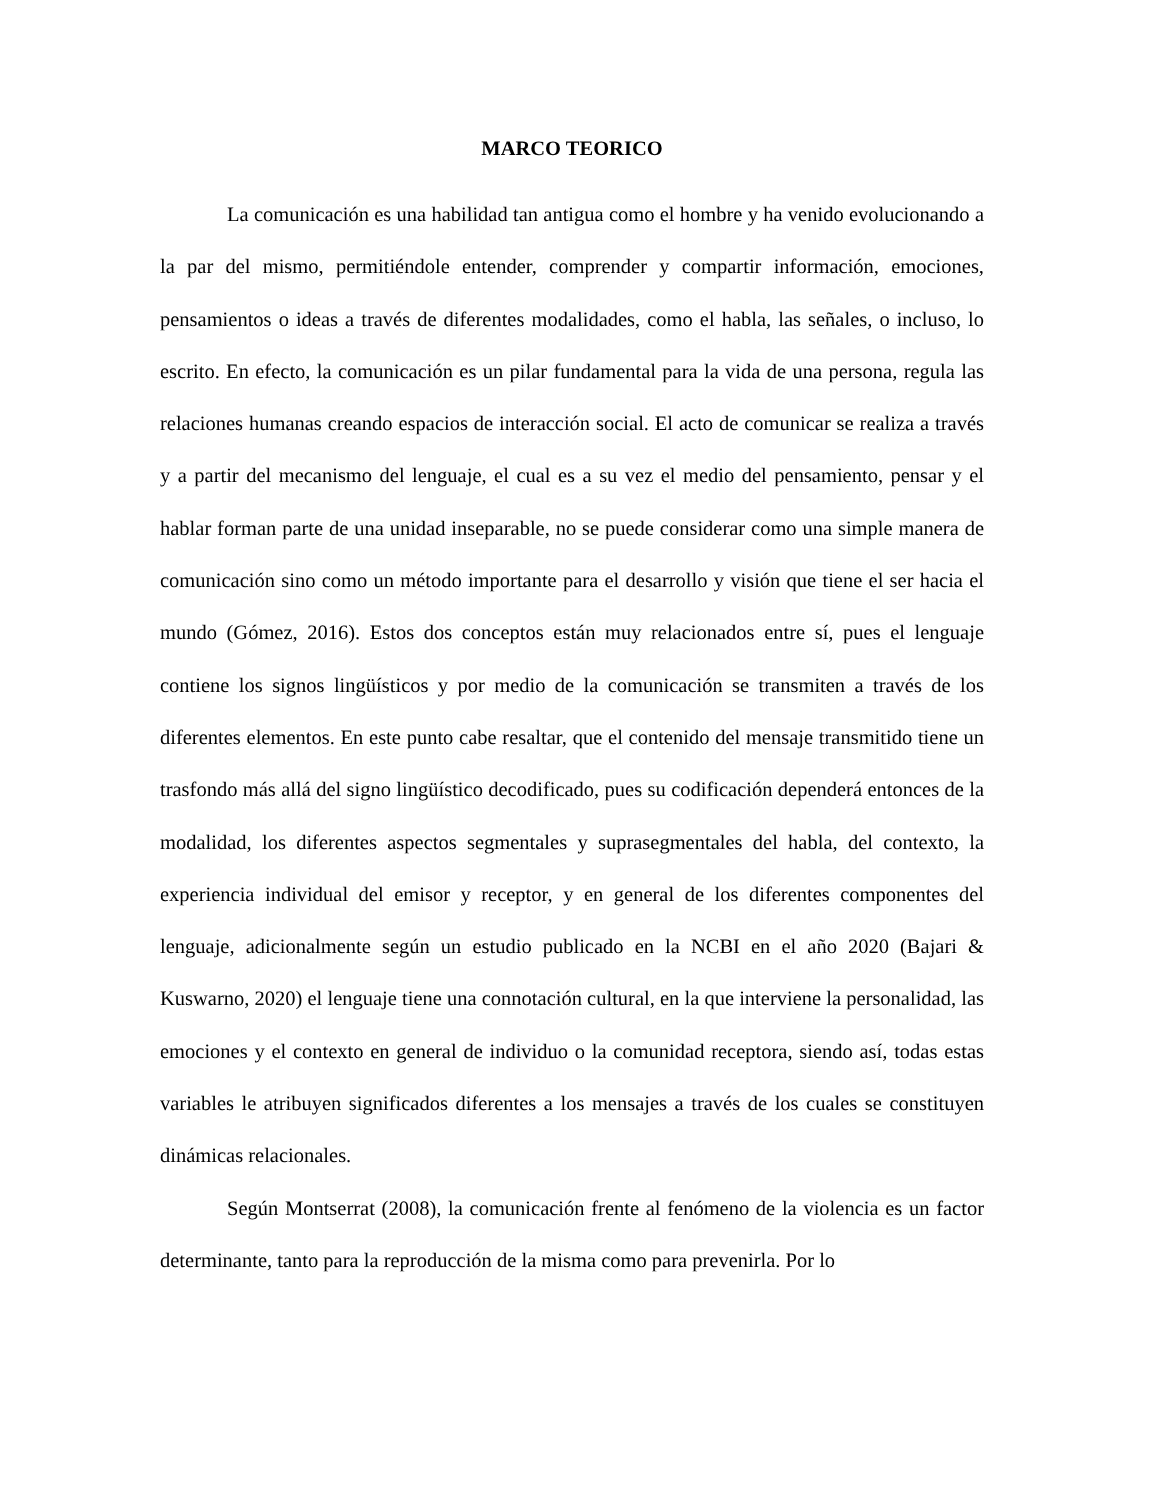MARCO TEORICO
La comunicación es una habilidad tan antigua como el hombre y ha venido evolucionando a la par del mismo, permitiéndole entender, comprender y compartir información, emociones, pensamientos o ideas a través de diferentes modalidades, como el habla, las señales, o incluso, lo escrito. En efecto, la comunicación es un pilar fundamental para la vida de una persona, regula las relaciones humanas creando espacios de interacción social. El acto de comunicar se realiza a través y a partir del mecanismo del lenguaje, el cual es a su vez el medio del pensamiento, pensar y el hablar forman parte de una unidad inseparable, no se puede considerar como una simple manera de comunicación sino como un método importante para el desarrollo y visión que tiene el ser hacia el mundo (Gómez, 2016). Estos dos conceptos están muy relacionados entre sí, pues el lenguaje contiene los signos lingüísticos y por medio de la comunicación se transmiten a través de los diferentes elementos. En este punto cabe resaltar, que el contenido del mensaje transmitido tiene un trasfondo más allá del signo lingüístico decodificado, pues su codificación dependerá entonces de la modalidad, los diferentes aspectos segmentales y suprasegmentales del habla, del contexto, la experiencia individual del emisor y receptor, y en general de los diferentes componentes del lenguaje, adicionalmente según un estudio publicado en la NCBI en el año 2020 (Bajari & Kuswarno, 2020) el lenguaje tiene una connotación cultural, en la que interviene la personalidad, las emociones y el contexto en general de individuo o la comunidad receptora, siendo así, todas estas variables le atribuyen significados diferentes a los mensajes a través de los cuales se constituyen dinámicas relacionales.
Según Montserrat (2008), la comunicación frente al fenómeno de la violencia es un factor determinante, tanto para la reproducción de la misma como para prevenirla. Por lo